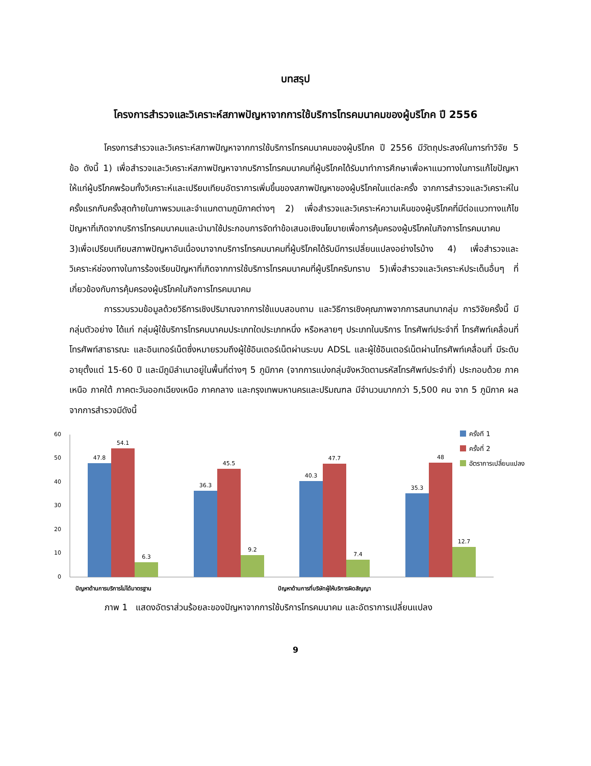บทสรุป
โครงการสำรวจและวิเคราะห์สภาพปัญหาจากการใช้บริการโทรคมนาคมของผู้บริโภค ปี 2556
โครงการสำรวจและวิเคราะห์สภาพปัญหาจากการใช้บริการโทรคมนาคมของผู้บริโภค ปี 2556 มีวัตถุประสงค์ในการทำวิจัย 5 ข้อ ดังนี้ 1) เพื่อสำรวจและวิเคราะห์สภาพปัญหาจากบริการโทรคมนาคมที่ผู้บริโภคได้รับมาทำการศึกษาเพื่อหาแนวทางในการแก้ไขปัญหาให้แก่ผู้บริโภคพร้อมทั้งวิเคราะห์และเปรียบเทียบอัตราการเพิ่มขึ้นของสภาพปัญหาของผู้บริโภคในแต่ละครั้ง จากการสำรวจและวิเคราะห์ในครั้งแรกกับครั้งสุดท้ายในภาพรวมและจำแนกตามภูมิภาคต่างๆ 2) เพื่อสำรวจและวิเคราะห์ความเห็นของผู้บริโภคที่มีต่อแนวทางแก้ไขปัญหาที่เกิดจากบริการโทรคมนาคมและนำมาใช้ประกอบการจัดทำข้อเสนอเชิงนโยบายเพื่อการคุ้มครองผู้บริโภคในกิจการโทรคมนาคม 3)เพื่อเปรียบเทียบสภาพปัญหาอันเนื่องมาจากบริการโทรคมนาคมที่ผู้บริโภคได้รับมีการเปลี่ยนแปลงอย่างไรบ้าง 4) เพื่อสำรวจและวิเคราะห์ช่องทางในการร้องเรียนปัญหาที่เกิดจากการใช้บริการโทรคมนาคมที่ผู้บริโภครับทราบ 5)เพื่อสำรวจและวิเคราะห์ประเด็นอื่นๆ ที่เกี่ยวข้องกับการคุ้มครองผู้บริโภคในกิจการโทรคมนาคม
การรวบรวมข้อมูลด้วยวิธีการเชิงปริมาณจากการใช้แบบสอบถาม และวิธีการเชิงคุณภาพจากการสนทนากลุ่ม การวิจัยครั้งนี้ มีกลุ่มตัวอย่าง ได้แก่ กลุ่มผู้ใช้บริการโทรคมนาคมประเภทใดประเภทหนึ่ง หรือหลายๆ ประเภทในบริการ โทรศัพท์ประจำที่ โทรศัพท์เคลื่อนที่ โทรศัพท์สาธารณะ และอินเทอร์เน็ตซึ่งหมายรวมถึงผู้ใช้อินเตอร์เน็ตผ่านระบบ ADSL และผู้ใช้อินเตอร์เน็ตผ่านโทรศัพท์เคลื่อนที่ มีระดับอายุตั้งแต่ 15-60 ปี และมีภูมิลำเนาอยู่ในพื้นที่ต่างๆ 5 ภูมิภาค (จากการแบ่งกลุ่มจังหวัดตามรหัสโทรศัพท์ประจำที่) ประกอบด้วย ภาคเหนือ ภาคใต้ ภาคตะวันออกเฉียงเหนือ ภาคกลาง และกรุงเทพมหานครและปริมณฑล มีจำนวนมากกว่า 5,500 คน จาก 5 ภูมิภาค ผลจากการสำรวจมีดังนี้
60
50
40
30
20
10
0
47.8
54.1
6.3
36.3
45.5
9.2
40.3
47.7
7.4
35.3
48
12.7
ปัญหาด้านการบริการไม่ได้มาตรฐาน
ปัญหาด้านการที่บริษัทผู้ให้บริการผิดสัญญา
ครั้งที่ 1
ครั้งที่ 2
อัตราการเปลี่ยนแปลง
ภาพ 1 แสดงอัตราส่วนร้อยละของปัญหาจากการใช้บริการโทรคมนาคม และอัตราการเปลี่ยนแปลง
9